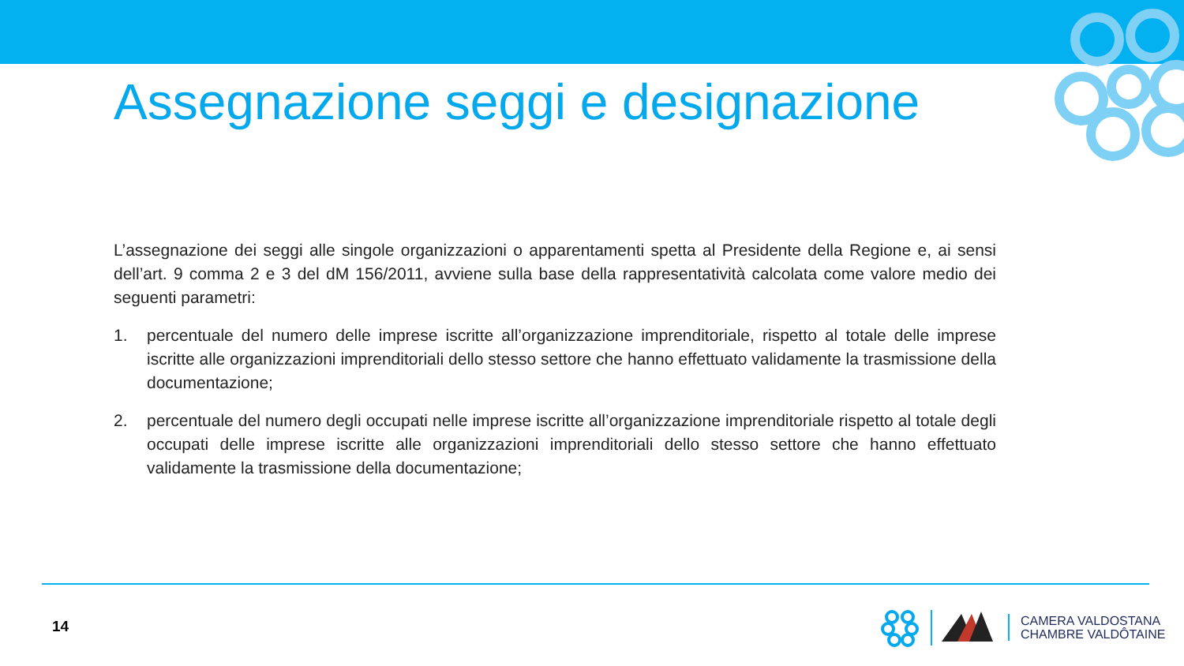Assegnazione seggi e designazione
L’assegnazione dei seggi alle singole organizzazioni o apparentamenti spetta al Presidente della Regione e, ai sensi dell’art. 9 comma 2 e 3 del dM 156/2011, avviene sulla base della rappresentatività calcolata come valore medio dei seguenti parametri:
1. percentuale del numero delle imprese iscritte all’organizzazione imprenditoriale, rispetto al totale delle imprese iscritte alle organizzazioni imprenditoriali dello stesso settore che hanno effettuato validamente la trasmissione della documentazione;
2. percentuale del numero degli occupati nelle imprese iscritte all’organizzazione imprenditoriale rispetto al totale degli occupati delle imprese iscritte alle organizzazioni imprenditoriali dello stesso settore che hanno effettuato validamente la trasmissione della documentazione;
14
CAMERA VALDOSTANA
CHAMBRE VALDÔTAINE